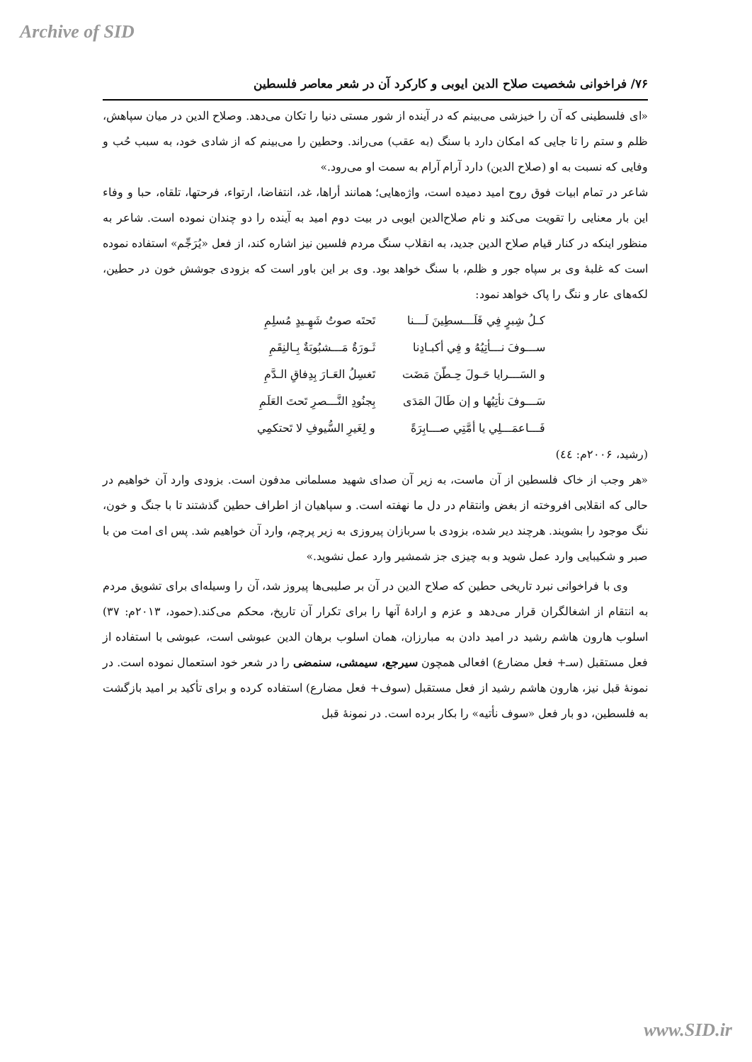Archive of SID
۷۶/ فراخوانی شخصیت صلاح الدین ایوبی و کارکرد آن در شعر معاصر فلسطین
«ای فلسطینی که آن را خیزشی می‌بینم که در آینده از شور مستی دنیا را تکان می‌دهد. وصلاح الدین در میان سپاهش، ظلم و ستم را تا جایی که امکان دارد با سنگ (به عقب) می‌راند. وحطین را می‌بینم که از شادی خود، به سبب حُب و وفایی که نسبت به او (صلاح الدین) دارد آرام آرام به سمت او می‌رود.»
شاعر در تمام ابیات فوق روح امید دمیده است، واژه‌هایی؛ همانند أراها، غد، انتفاضا، ارتواء، فرحتها، تلقاه، حبا و وفاء این بار معنایی را تقویت می‌کند و نام صلاح‌الدین ایوبی در بیت دوم امید به آینده را دو چندان نموده است. شاعر به منظور اینکه در کنار قیام صلاح الدین جدید، به انقلاب سنگ مردم فلسین نیز اشاره کند، از فعل «يُرَجِّم» استفاده نموده است که غلبهٔ وی بر سپاه جور و ظلم، با سنگ خواهد بود. وی بر این باور است که بزودی جوشش خون در حطین، لکه‌های عار و ننگ را پاک خواهد نمود:
كـلُ شِبرٍ فِي فَلَـــسطِينَ لَـــنا تَحتَه صوتُ شَهِـيدٍ مُسلِمِ ســـوفَ نـــأتِيُهُ و فِي أكبـادِنا ثَـورَةٌ مَـــشبُوبَةٌ بِـالنِقَمِ و السَـــرايا حَـولَ حِـطّنَ مَضَت تَغسِلُ العَـارَ بِدِفاقِ الـدَّمِ سَـــوفَ نأتِيُها و إن طَالَ المَدَى بِجنُودِ النَّـــصرِ تَحتَ العَلَمِ فَـــاعمَـــلِي يا أمَّتِي صـــابِرَةً و لِغَيرِ السُّيوفِ لا تَحتكمِي
(رشید، ۲۰۰۶م: ٤٤)
«هر وجب از خاک فلسطین از آن ماست، به زیر آن صدای شهید مسلمانی مدفون است. بزودی وارد آن خواهیم در حالی که انقلابی افروخته از بغض وانتقام در دل ما نهفته است. و سپاهیان از اطراف حطین گذشتند تا با جنگ و خون، ننگ موجود را بشویند. هرچند دیر شده، بزودی با سربازان پیروزی به زیر پرچم، وارد آن خواهیم شد. پس ای امت من با صبر و شکیبایی وارد عمل شوید و به چیزی جز شمشیر وارد عمل نشوید.»
وی با فراخوانی نبرد تاریخی حطین که صلاح الدین در آن بر صلیبی‌ها پیروز شد، آن را وسیله‌ای برای تشویق مردم به انتقام از اشغالگران قرار می‌دهد و عزم و ارادهٔ آنها را برای تکرار آن تاریخ، محکم می‌کند.(حمود، ۲۰۱۳م: ۳۷) اسلوب هارون هاشم رشید در امید دادن به مبارزان، همان اسلوب برهان الدین عبوشی است، عبوشی با استفاده از فعل مستقبل (سـ+ فعل مضارع) افعالی همچون سیرجع، سیمشی، سنمضی را در شعر خود استعمال نموده است. در نمونهٔ قبل نیز، هارون هاشم رشید از فعل مستقبل (سوف+ فعل مضارع) استفاده کرده و برای تأکید بر امید بازگشت به فلسطین، دو بار فعل «سوف نأتیه» را بکار برده است. در نمونهٔ قبل
www.SID.ir